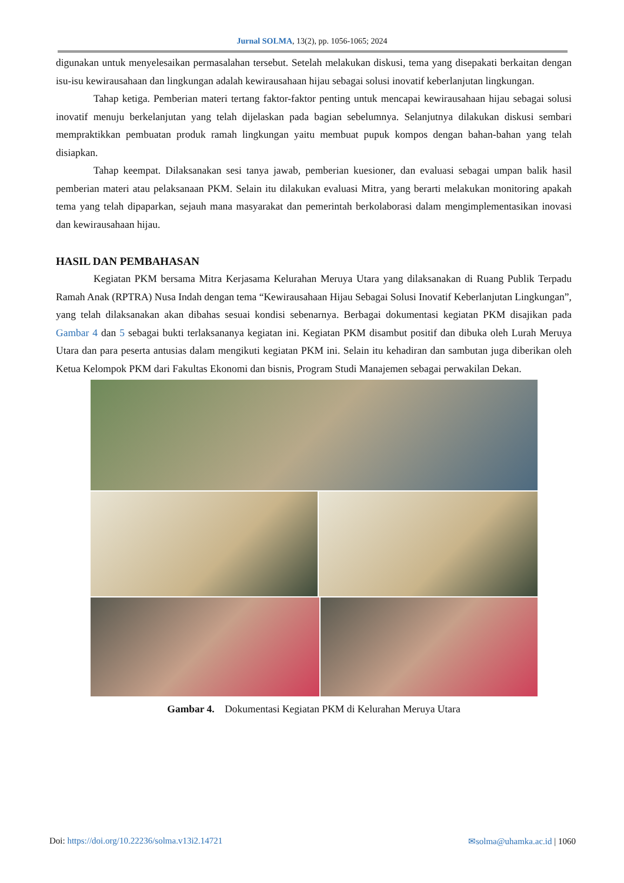Jurnal SOLMA, 13(2), pp. 1056-1065; 2024
digunakan untuk menyelesaikan permasalahan tersebut. Setelah melakukan diskusi, tema yang disepakati berkaitan dengan isu-isu kewirausahaan dan lingkungan adalah kewirausahaan hijau sebagai solusi inovatif keberlanjutan lingkungan.
Tahap ketiga. Pemberian materi tertang faktor-faktor penting untuk mencapai kewirausahaan hijau sebagai solusi inovatif menuju berkelanjutan yang telah dijelaskan pada bagian sebelumnya. Selanjutnya dilakukan diskusi sembari mempraktikkan pembuatan produk ramah lingkungan yaitu membuat pupuk kompos dengan bahan-bahan yang telah disiapkan.
Tahap keempat. Dilaksanakan sesi tanya jawab, pemberian kuesioner, dan evaluasi sebagai umpan balik hasil pemberian materi atau pelaksanaan PKM. Selain itu dilakukan evaluasi Mitra, yang berarti melakukan monitoring apakah tema yang telah dipaparkan, sejauh mana masyarakat dan pemerintah berkolaborasi dalam mengimplementasikan inovasi dan kewirausahaan hijau.
HASIL DAN PEMBAHASAN
Kegiatan PKM bersama Mitra Kerjasama Kelurahan Meruya Utara yang dilaksanakan di Ruang Publik Terpadu Ramah Anak (RPTRA) Nusa Indah dengan tema “Kewirausahaan Hijau Sebagai Solusi Inovatif Keberlanjutan Lingkungan”, yang telah dilaksanakan akan dibahas sesuai kondisi sebenarnya. Berbagai dokumentasi kegiatan PKM disajikan pada Gambar 4 dan 5 sebagai bukti terlaksananya kegiatan ini. Kegiatan PKM disambut positif dan dibuka oleh Lurah Meruya Utara dan para peserta antusias dalam mengikuti kegiatan PKM ini. Selain itu kehadiran dan sambutan juga diberikan oleh Ketua Kelompok PKM dari Fakultas Ekonomi dan bisnis, Program Studi Manajemen sebagai perwakilan Dekan.
Gambar 4. Dokumentasi Kegiatan PKM di Kelurahan Meruya Utara
Doi: https://doi.org/10.22236/solma.v13i2.14721 ✉solma@uhamka.ac.id | 1060